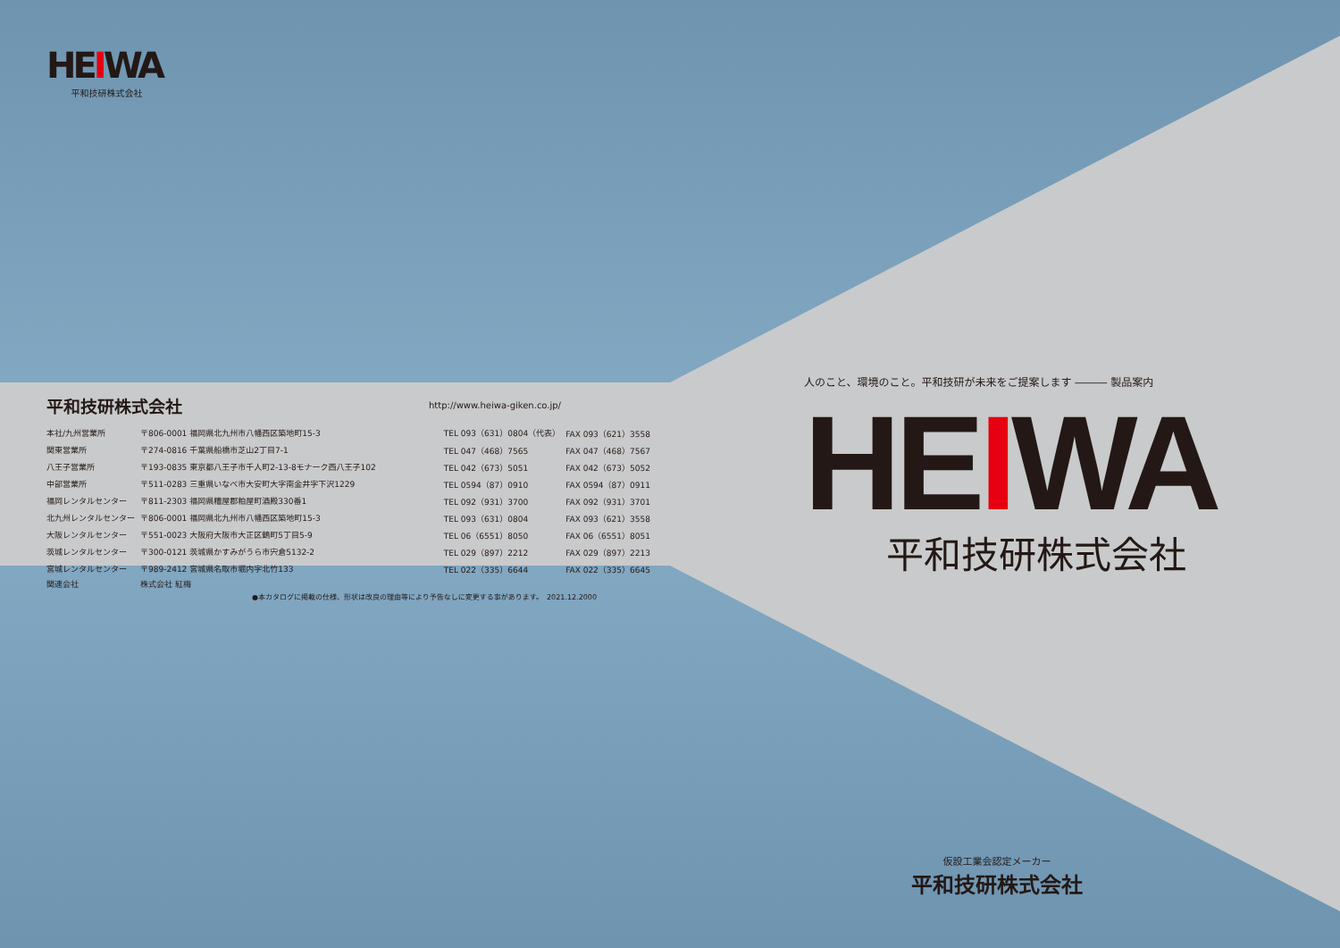HEIWA
平和技研株式会社
平和技研株式会社
http://www.heiwa-giken.co.jp/
| 本社/九州営業所 | 〒806-0001 福岡県北九州市八幡西区築地町15-3 | TEL 093（631）0804（代表） | FAX 093（621）3558 |
| 関東営業所 | 〒274-0816 千葉県船橋市芝山2丁目7-1 | TEL 047（468）7565 | FAX 047（468）7567 |
| 八王子営業所 | 〒193-0835 東京都八王子市千人町2-13-8モナーク西八王子102 | TEL 042（673）5051 | FAX 042（673）5052 |
| 中部営業所 | 〒511-0283 三重県いなべ市大安町大字南金井字下沢1229 | TEL 0594（87）0910 | FAX 0594（87）0911 |
| 福岡レンタルセンター | 〒811-2303 福岡県糟屋郡粕屋町酒殿330番1 | TEL 092（931）3700 | FAX 092（931）3701 |
| 北九州レンタルセンター | 〒806-0001 福岡県北九州市八幡西区築地町15-3 | TEL 093（631）0804 | FAX 093（621）3558 |
| 大阪レンタルセンター | 〒551-0023 大阪府大阪市大正区鶴町5丁目5-9 | TEL 06（6551）8050 | FAX 06（6551）8051 |
| 茨城レンタルセンター | 〒300-0121 茨城県かすみがうら市宍倉5132-2 | TEL 029（897）2212 | FAX 029（897）2213 |
| 宮城レンタルセンター | 〒989-2412 宮城県名取市堀内字北竹133 | TEL 022（335）6644 | FAX 022（335）6645 |
| 関連会社 | 株式会社 紅梅 | | |
●本カタログに掲載の仕様、形状は改良の理由等により予告なしに変更する事があります。　2021.12.2000
人のこと、環境のこと。平和技研が未来をご提案します ――― 製品案内
HEIWA
平和技研株式会社
仮設工業会認定メーカー
平和技研株式会社